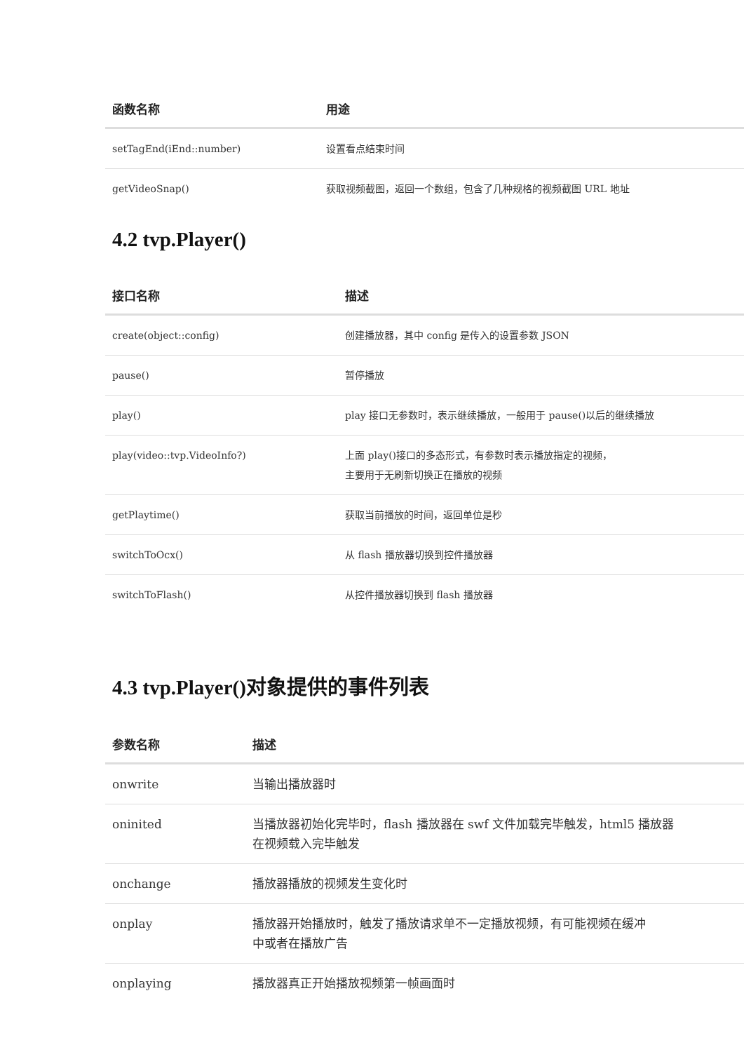| 函数名称 | 用途 |
| --- | --- |
| setTagEnd(iEnd::number) | 设置看点结束时间 |
| getVideoSnap() | 获取视频截图，返回一个数组，包含了几种规格的视频截图 URL 地址 |
4.2 tvp.Player()
| 接口名称 | 描述 |
| --- | --- |
| create(object::config) | 创建播放器，其中 config 是传入的设置参数 JSON |
| pause() | 暂停播放 |
| play() | play 接口无参数时，表示继续播放，一般用于 pause()以后的继续播放 |
| play(video::tvp.VideoInfo?) | 上面 play()接口的多态形式，有参数时表示播放指定的视频， 主要用于无刷新切换正在播放的视频 |
| getPlaytime() | 获取当前播放的时间，返回单位是秒 |
| switchToOcx() | 从 flash 播放器切换到控件播放器 |
| switchToFlash() | 从控件播放器切换到 flash 播放器 |
4.3 tvp.Player()对象提供的事件列表
| 参数名称 | 描述 |
| --- | --- |
| onwrite | 当输出播放器时 |
| oninited | 当播放器初始化完毕时，flash 播放器在 swf 文件加载完毕触发，html5 播放器 在视频载入完毕触发 |
| onchange | 播放器播放的视频发生变化时 |
| onplay | 播放器开始播放时，触发了播放请求单不一定播放视频，有可能视频在缓冲 中或者在播放广告 |
| onplaying | 播放器真正开始播放视频第一帧画面时 |